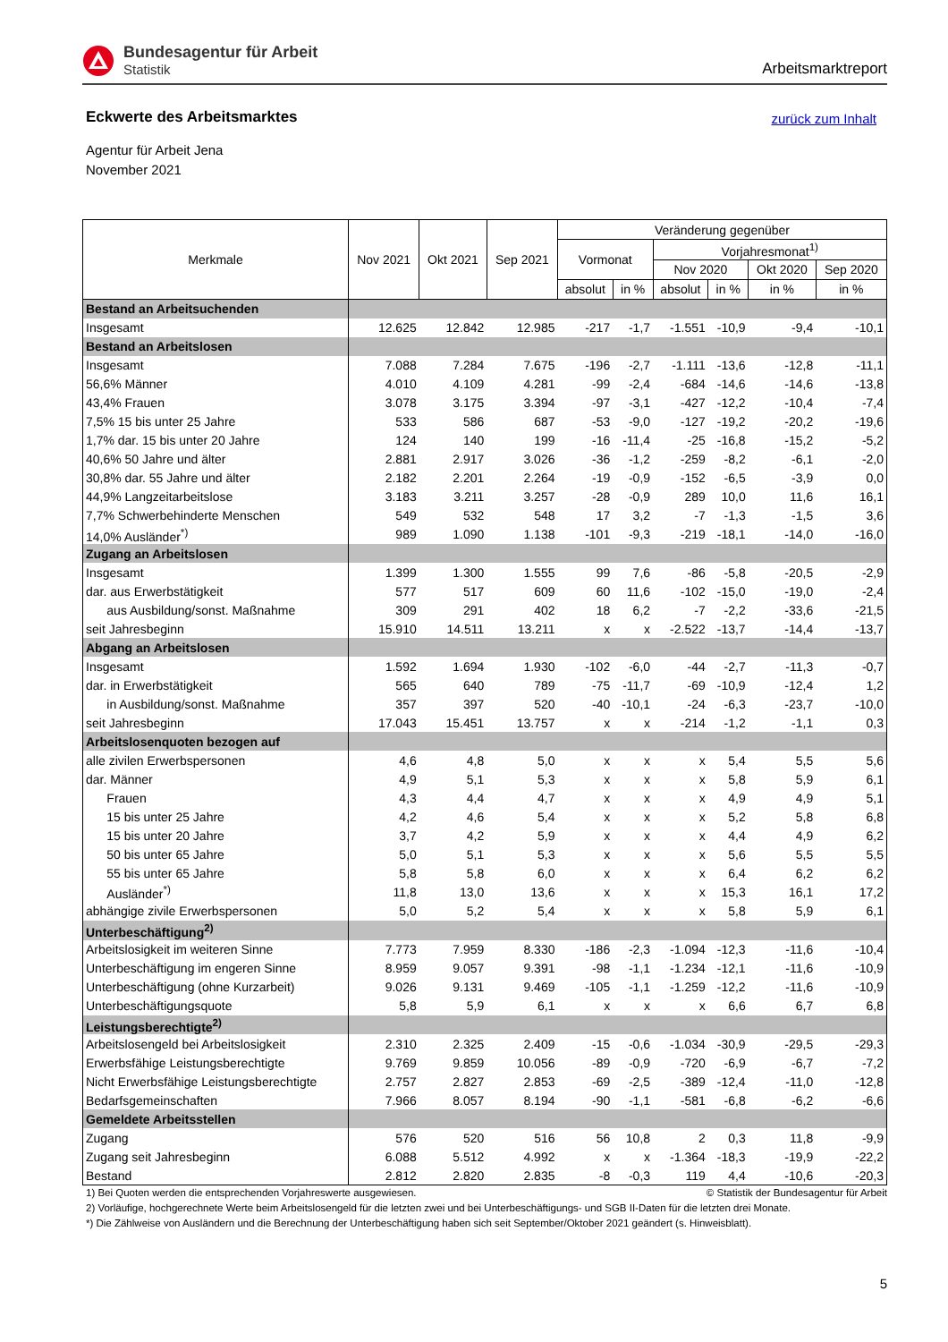Bundesagentur für Arbeit
Statistik
Arbeitsmarktreport
zurück zum Inhalt
Eckwerte des Arbeitsmarktes
Agentur für Arbeit Jena
November 2021
| Merkmale | Nov 2021 | Okt 2021 | Sep 2021 | Veränderung gegenüber | | | | | |
| --- | --- | --- | --- | --- | --- | --- | --- | --- | --- |
| | | | | Vormonat | | Vorjahresmonat<sup>1)</sup> | | | |
| | | | | | | Nov 2020 | | Okt 2020 | Sep 2020 |
| | | | | absolut | in % | absolut | in % | in % | in % |
| Bestand an Arbeitsuchenden | | | | | | | | | |
| Insgesamt | 12.625 | 12.842 | 12.985 | -217 | -1,7 | -1.551 | -10,9 | -9,4 | -10,1 |
| Bestand an Arbeitslosen | | | | | | | | | |
| Insgesamt | 7.088 | 7.284 | 7.675 | -196 | -2,7 | -1.111 | -13,6 | -12,8 | -11,1 |
| 56,6% Männer | 4.010 | 4.109 | 4.281 | -99 | -2,4 | -684 | -14,6 | -14,6 | -13,8 |
| 43,4% Frauen | 3.078 | 3.175 | 3.394 | -97 | -3,1 | -427 | -12,2 | -10,4 | -7,4 |
| 7,5% 15 bis unter 25 Jahre | 533 | 586 | 687 | -53 | -9,0 | -127 | -19,2 | -20,2 | -19,6 |
| 1,7% dar. 15 bis unter 20 Jahre | 124 | 140 | 199 | -16 | -11,4 | -25 | -16,8 | -15,2 | -5,2 |
| 40,6% 50 Jahre und älter | 2.881 | 2.917 | 3.026 | -36 | -1,2 | -259 | -8,2 | -6,1 | -2,0 |
| 30,8% dar. 55 Jahre und älter | 2.182 | 2.201 | 2.264 | -19 | -0,9 | -152 | -6,5 | -3,9 | 0,0 |
| 44,9% Langzeitarbeitslose | 3.183 | 3.211 | 3.257 | -28 | -0,9 | 289 | 10,0 | 11,6 | 16,1 |
| 7,7% Schwerbehinderte Menschen | 549 | 532 | 548 | 17 | 3,2 | -7 | -1,3 | -1,5 | 3,6 |
| 14,0% Ausländer<sup>*)</sup> | 989 | 1.090 | 1.138 | -101 | -9,3 | -219 | -18,1 | -14,0 | -16,0 |
| Zugang an Arbeitslosen | | | | | | | | | |
| Insgesamt | 1.399 | 1.300 | 1.555 | 99 | 7,6 | -86 | -5,8 | -20,5 | -2,9 |
| dar. aus Erwerbstätigkeit | 577 | 517 | 609 | 60 | 11,6 | -102 | -15,0 | -19,0 | -2,4 |
| aus Ausbildung/sonst. Maßnahme | 309 | 291 | 402 | 18 | 6,2 | -7 | -2,2 | -33,6 | -21,5 |
| seit Jahresbeginn | 15.910 | 14.511 | 13.211 | x | x | -2.522 | -13,7 | -14,4 | -13,7 |
| Abgang an Arbeitslosen | | | | | | | | | |
| Insgesamt | 1.592 | 1.694 | 1.930 | -102 | -6,0 | -44 | -2,7 | -11,3 | -0,7 |
| dar. in Erwerbstätigkeit | 565 | 640 | 789 | -75 | -11,7 | -69 | -10,9 | -12,4 | 1,2 |
| in Ausbildung/sonst. Maßnahme | 357 | 397 | 520 | -40 | -10,1 | -24 | -6,3 | -23,7 | -10,0 |
| seit Jahresbeginn | 17.043 | 15.451 | 13.757 | x | x | -214 | -1,2 | -1,1 | 0,3 |
| Arbeitslosenquoten bezogen auf | | | | | | | | | |
| alle zivilen Erwerbspersonen | 4,6 | 4,8 | 5,0 | x | x | x | 5,4 | 5,5 | 5,6 |
| dar. Männer | 4,9 | 5,1 | 5,3 | x | x | x | 5,8 | 5,9 | 6,1 |
| Frauen | 4,3 | 4,4 | 4,7 | x | x | x | 4,9 | 4,9 | 5,1 |
| 15 bis unter 25 Jahre | 4,2 | 4,6 | 5,4 | x | x | x | 5,2 | 5,8 | 6,8 |
| 15 bis unter 20 Jahre | 3,7 | 4,2 | 5,9 | x | x | x | 4,4 | 4,9 | 6,2 |
| 50 bis unter 65 Jahre | 5,0 | 5,1 | 5,3 | x | x | x | 5,6 | 5,5 | 5,5 |
| 55 bis unter 65 Jahre | 5,8 | 5,8 | 6,0 | x | x | x | 6,4 | 6,2 | 6,2 |
| Ausländer<sup>*)</sup> | 11,8 | 13,0 | 13,6 | x | x | x | 15,3 | 16,1 | 17,2 |
| abhängige zivile Erwerbspersonen | 5,0 | 5,2 | 5,4 | x | x | x | 5,8 | 5,9 | 6,1 |
| Unterbeschäftigung<sup>2)</sup> | | | | | | | | | |
| Arbeitslosigkeit im weiteren Sinne | 7.773 | 7.959 | 8.330 | -186 | -2,3 | -1.094 | -12,3 | -11,6 | -10,4 |
| Unterbeschäftigung im engeren Sinne | 8.959 | 9.057 | 9.391 | -98 | -1,1 | -1.234 | -12,1 | -11,6 | -10,9 |
| Unterbeschäftigung (ohne Kurzarbeit) | 9.026 | 9.131 | 9.469 | -105 | -1,1 | -1.259 | -12,2 | -11,6 | -10,9 |
| Unterbeschäftigungsquote | 5,8 | 5,9 | 6,1 | x | x | x | 6,6 | 6,7 | 6,8 |
| Leistungsberechtigte<sup>2)</sup> | | | | | | | | | |
| Arbeitslosengeld bei Arbeitslosigkeit | 2.310 | 2.325 | 2.409 | -15 | -0,6 | -1.034 | -30,9 | -29,5 | -29,3 |
| Erwerbsfähige Leistungsberechtigte | 9.769 | 9.859 | 10.056 | -89 | -0,9 | -720 | -6,9 | -6,7 | -7,2 |
| Nicht Erwerbsfähige Leistungsberechtigte | 2.757 | 2.827 | 2.853 | -69 | -2,5 | -389 | -12,4 | -11,0 | -12,8 |
| Bedarfsgemeinschaften | 7.966 | 8.057 | 8.194 | -90 | -1,1 | -581 | -6,8 | -6,2 | -6,6 |
| Gemeldete Arbeitsstellen | | | | | | | | | |
| Zugang | 576 | 520 | 516 | 56 | 10,8 | 2 | 0,3 | 11,8 | -9,9 |
| Zugang seit Jahresbeginn | 6.088 | 5.512 | 4.992 | x | x | -1.364 | -18,3 | -19,9 | -22,2 |
| Bestand | 2.812 | 2.820 | 2.835 | -8 | -0,3 | 119 | 4,4 | -10,6 | -20,3 |
1) Bei Quoten werden die entsprechenden Vorjahreswerte ausgewiesen. © Statistik der Bundesagentur für Arbeit
2) Vorläufige, hochgerechnete Werte beim Arbeitslosengeld für die letzten zwei und bei Unterbeschäftigungs- und SGB II-Daten für die letzten drei Monate.
*) Die Zählweise von Ausländern und die Berechnung der Unterbeschäftigung haben sich seit September/Oktober 2021 geändert (s. Hinweisblatt).
5